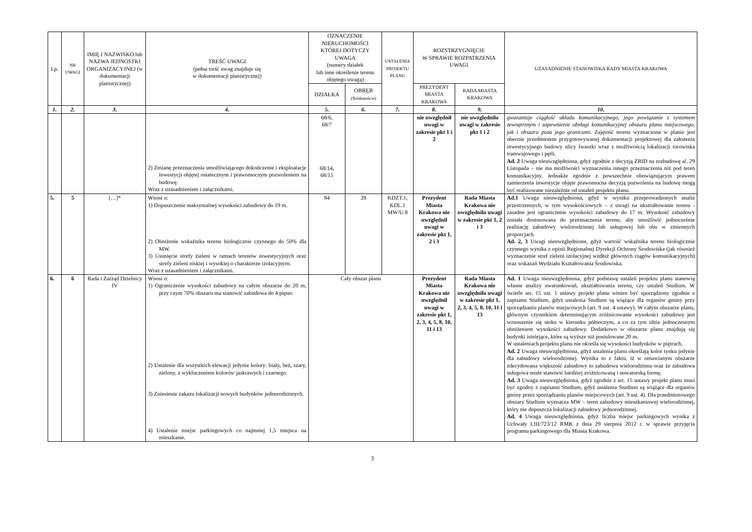| Lp. | NR UWAGI | IMIĘ I NAZWISKO lub NAZWA JEDNOSTKI ORGANIZACYJNEJ (w dokumentacji planistycznej) | TREŚĆ UWAGI (pełna treść uwag znajduje się w dokumentacji planistycznej) | OZNACZENIE NIERUCHOMOŚCI KTÓREJ DOTYCZY UWAGA (numery działek lub inne określenie terenu objętego uwagą) | | USTALENIA PROJEKTU PLANU | ROZSTRZYGNIĘCIE W SPRAWIE ROZPATRZENIA UWAGI | | UZASADNIENIE STANOWISKA RADY MIASTA KRAKOWA |
| --- | --- | --- | --- | --- | --- | --- | --- | --- | --- |
| | | | | DZIAŁKA | OBRĘB (Śródmieście) | | PREZYDENT MIASTA KRAKOWA | RADA MIASTA KRAKOWA | |
| 1. | 2. | 3. | 4. | 5. | 6. | 7. | 8. | 9. | 10. |
| | | | 2) Zmianę przeznaczenia umożliwiającego dokończenie i eksploatacje inwestycji objętej ostatecznym i prawomocnym pozwoleniem na budowę. Wraz z uzasadnieniem i załącznikami. | 68/6, 68/7 68/14, 68/15 | | | nie uwzględnił uwagi w zakresie pkt 1 i 2 | nie uwzględniła uwagi w zakresie pkt 1 i 2 | gwarantuje ciągłość układu komunikacyjnego, jego powiązanie z systemem zewnętrznym i zapewnienie obsługi komunikacyjnej obszaru planu miejscowego, jak i obszaru poza jego granicami. Zajętość terenu wyznaczona w planie jest obecnie przedmiotem przygotowywanej dokumentacji projektowej dla założenia inwestycyjnego budowy ulicy Iwaszki wraz z możliwością lokalizacji torowiska tramwajowego i pętli. Ad. 2 Uwaga nieuwzględniona, gdyż zgodnie z decyzją ZRID na rozbudowę al. 29 Listopada – nie ma możliwości wyznaczenia innego przeznaczenia niż pod teren komunikacyjny. Jednakże zgodnie z powszechnie obowiązującym prawem zamierzenia inwestycje objęte prawomocna decyzją pozwolenia na budowę mogą być realizowane niezależnie od ustaleń projektu planu. |
| 5. | 5 | […]* | Wnosi o: 1) Dopuszczenie maksymalnej wysokości zabudowy do 19 m. 2) Obniżenie wskaźnika terenu biologicznie czynnego do 50% dla MW. 3) Usunięcie strefy zieleni w ramach terenów inwestycyjnych oraz strefy zieleni niskiej i wysokiej o charakterze izolacyjnym. Wraz z uzasadnieniem i załącznikami. | 84 | 28 | KDZT.1, KDL.1 MW/U.8 | Prezydent Miasta Krakowa nie uwzględnił uwagi w zakresie pkt 1, 2 i 3 | Rada Miasta Krakowa nie uwzględniła uwagi w zakresie pkt 1, 2 i 3 | Ad.1 Uwaga nieuwzględniona, gdyż w wyniku przeprowadzonych analiz przestrzennych, w tym wysokościowych – z uwagi na ukształtowanie terenu - zasadne jest ograniczenie wysokości zabudowy do 17 m. Wysokość zabudowy została dostosowana do przeznaczenia terenu, aby umożliwić jednocześnie realizację zabudowy wielorodzinnej lub usługowej lub obu w zmiennych proporcjach. Ad. 2, 3 Uwagi nieuwzględnione, gdyż wartość wskaźnika terenu biologicznie czynnego wynika z opinii Regionalnej Dyrekcji Ochrony Środowiska (jak również wyznaczenie stref zieleni izolacyjnej wzdłuż głównych ciągów komunikacyjnych) oraz wskazań Wydziału Kształtowania Środowiska. |
| 6. | 6 | Rada i Zarząd Dzielnicy IV | Wnosi o: 1) Ograniczenie wysokości zabudowy na całym obszarze do 20 m, przy czym 70% obszaru ma stanowić zabudowa do 4 pięter. 2) Ustalenie dla wszystkich elewacji jedynie kolory: biały, beż, szary, zielony, z wykluczeniem kolorów jaskrawych i czarnego. 3) Zniesienie zakazu lokalizacji nowych budynków jednorodzinnych. 4) Ustalenie miejsc parkingowych co najmniej 1,5 miejsca na mieszkanie. | Cały obszar planu | | | Prezydent Miasta Krakowa nie uwzględnił uwagi w zakresie pkt 1, 2, 3, 4, 5, 8, 10, 11 i 13 | Rada Miasta Krakowa nie uwzględniła uwagi w zakresie pkt 1, 2, 3, 4, 5, 8, 10, 11 i 13 | Ad. 1 Uwaga nieuwzględniona, gdyż podstawę ustaleń projektu planu stanowią własne analizy uwarunkowań, ukształtowania terenu, czy ustaleń Studium. W świetle art. 15 ust. 1 ustawy projekt planu winien być sporządzony zgodnie z zapisami Studium, gdyż ustalenia Studium są wiążące dla organów gminy przy sporządzaniu planów miejscowych (art. 9 ust. 4 ustawy). W całym obszarze planu, głównym czynnikiem determinującym zróżnicowanie wysokości zabudowy jest wznoszenie się stoku w kierunku północnym, a co za tym idzie jednoczesnym obniżeniem wysokości zabudowy. Dodatkowo w obszarze planu znajdują się budynki istniejące, które są wyższe niż postulowane 20 m. W ustaleniach projektu planu nie określa się wysokości budynków w piętrach. Ad. 2 Uwaga nieuwzględniona, gdyż ustalenia planu określają kolor tynku jedynie dla zabudowy wielorodzinnej. Wynika to z faktu, iż w omawianym obszarze zdecydowana większość zabudowy to zabudowa wielorodzinna oraz że zabudowa usługowa może stanowić bardziej zróżnicowaną i nowatorską formę. Ad. 3 Uwaga nieuwzględniona, gdyż zgodnie z art. 15 ustawy projekt planu musi być zgodny z zapisami Studium, gdyż ustalenia Studium są wiążące dla organów gminy przez sporządzaniu planów miejscowych (art. 9 ust. 4). Dla przedmiotowego obszary Studium wyznacza MW – teren zabudowy mieszkaniowej wielorodzinnej, który nie dopuszcza lokalizacji zabudowy jednorodzinnej. Ad. 4 Uwaga nieuwzględniona, gdyż liczba miejsc parkingowych wynika z Uchwały LIII/723/12 RMK z dnia 29 sierpnia 2012 r. w sprawie przyjęcia programu parkingowego dla Miasta Krakowa. |
3